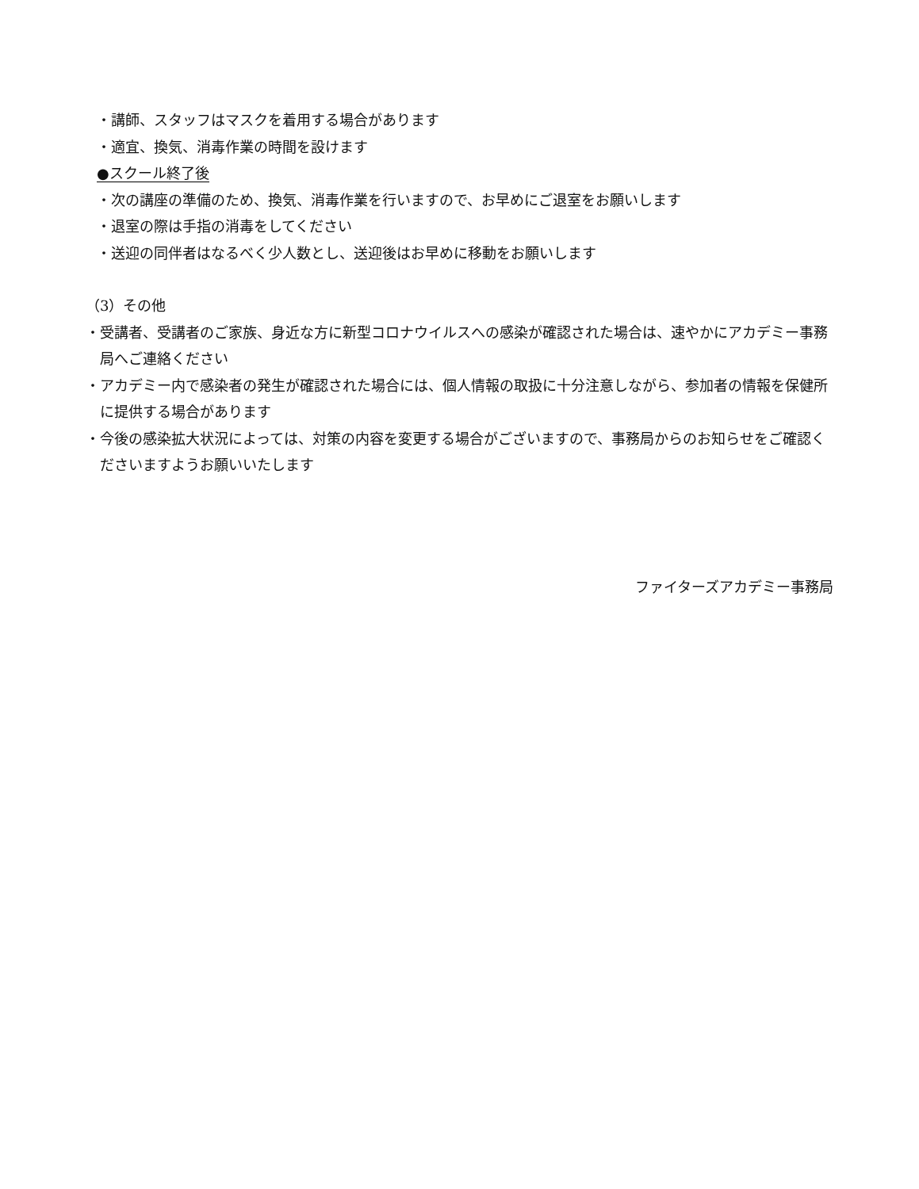・講師、スタッフはマスクを着用する場合があります
・適宜、換気、消毒作業の時間を設けます
●スクール終了後
・次の講座の準備のため、換気、消毒作業を行いますので、お早めにご退室をお願いします
・退室の際は手指の消毒をしてください
・送迎の同伴者はなるべく少人数とし、送迎後はお早めに移動をお願いします
（3）その他
・受講者、受講者のご家族、身近な方に新型コロナウイルスへの感染が確認された場合は、速やかにアカデミー事務局へご連絡ください
・アカデミー内で感染者の発生が確認された場合には、個人情報の取扱に十分注意しながら、参加者の情報を保健所に提供する場合があります
・今後の感染拡大状況によっては、対策の内容を変更する場合がございますので、事務局からのお知らせをご確認くださいますようお願いいたします
ファイターズアカデミー事務局